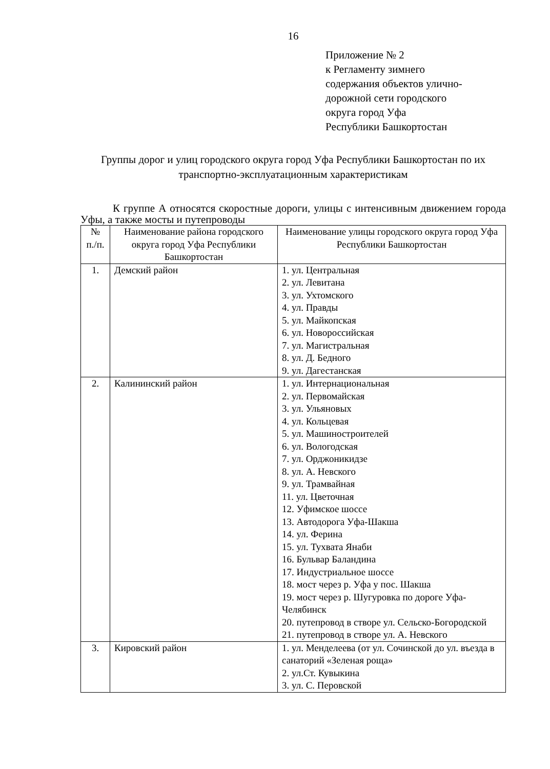16
Приложение № 2
к Регламенту зимнего
содержания объектов улично-
дорожной сети городского
округа город Уфа
Республики Башкортостан
Группы дорог и улиц городского округа город Уфа Республики Башкортостан по их транспортно-эксплуатационным характеристикам
К группе А относятся скоростные дороги, улицы с интенсивным движением города Уфы, а также мосты и путепроводы
| № п./п. | Наименование района городского округа город Уфа Республики Башкортостан | Наименование улицы городского округа город Уфа Республики Башкортостан |
| --- | --- | --- |
| 1. | Демский район | 1. ул. Центральная 2. ул. Левитана 3. ул. Ухтомского 4. ул. Правды 5. ул. Майкопская 6. ул. Новороссийская 7. ул. Магистральная 8. ул. Д. Бедного 9. ул. Дагестанская |
| 2. | Калининский район | 1. ул. Интернациональная 2. ул. Первомайская 3. ул. Ульяновых 4. ул. Кольцевая 5. ул. Машиностроителей 6. ул. Вологодская 7. ул. Орджоникидзе 8. ул. А. Невского 9. ул. Трамвайная 11. ул. Цветочная 12. Уфимское шоссе 13. Автодорога Уфа-Шакша 14. ул. Ферина 15. ул. Тухвата Янаби 16. Бульвар Баландина 17. Индустриальное шоссе 18. мост через р. Уфа у пос. Шакша 19. мост через р. Шугуровка по дороге Уфа-Челябинск 20. путепровод в створе ул. Сельско-Богородской 21. путепровод в створе ул. А. Невского |
| 3. | Кировский район | 1. ул. Менделеева (от ул. Сочинской до ул. въезда в санаторий «Зеленая роща» 2. ул.Ст. Кувыкина 3. ул. С. Перовской |